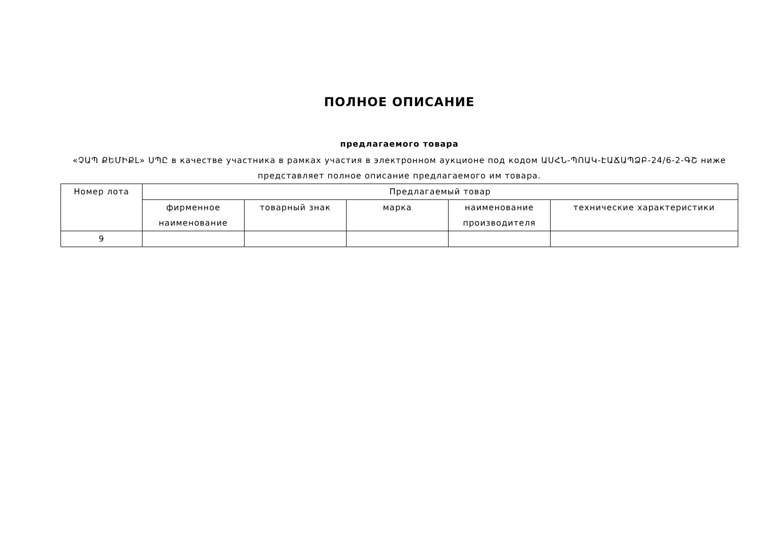ПОЛНОЕ ОПИСАНИЕ
предлагаемого товара
«ՉԱՊ ՔԵՄԻՔԼ» ՍՊԸ в качестве участника в рамках участия в электронном аукционе под кодом ԱՍՀՆ-ՊՈԱԿ-ԷԱՃԱՊՁԲ-24/6-2-ԳՇ ниже представляет полное описание предлагаемого им товара.
| Номер лота | Предлагаемый товар | | | | |
| --- | --- | --- | --- | --- | --- |
| | фирменное наименование | товарный знак | марка | наименование производителя | технические характеристики |
| 9 | | | | | |